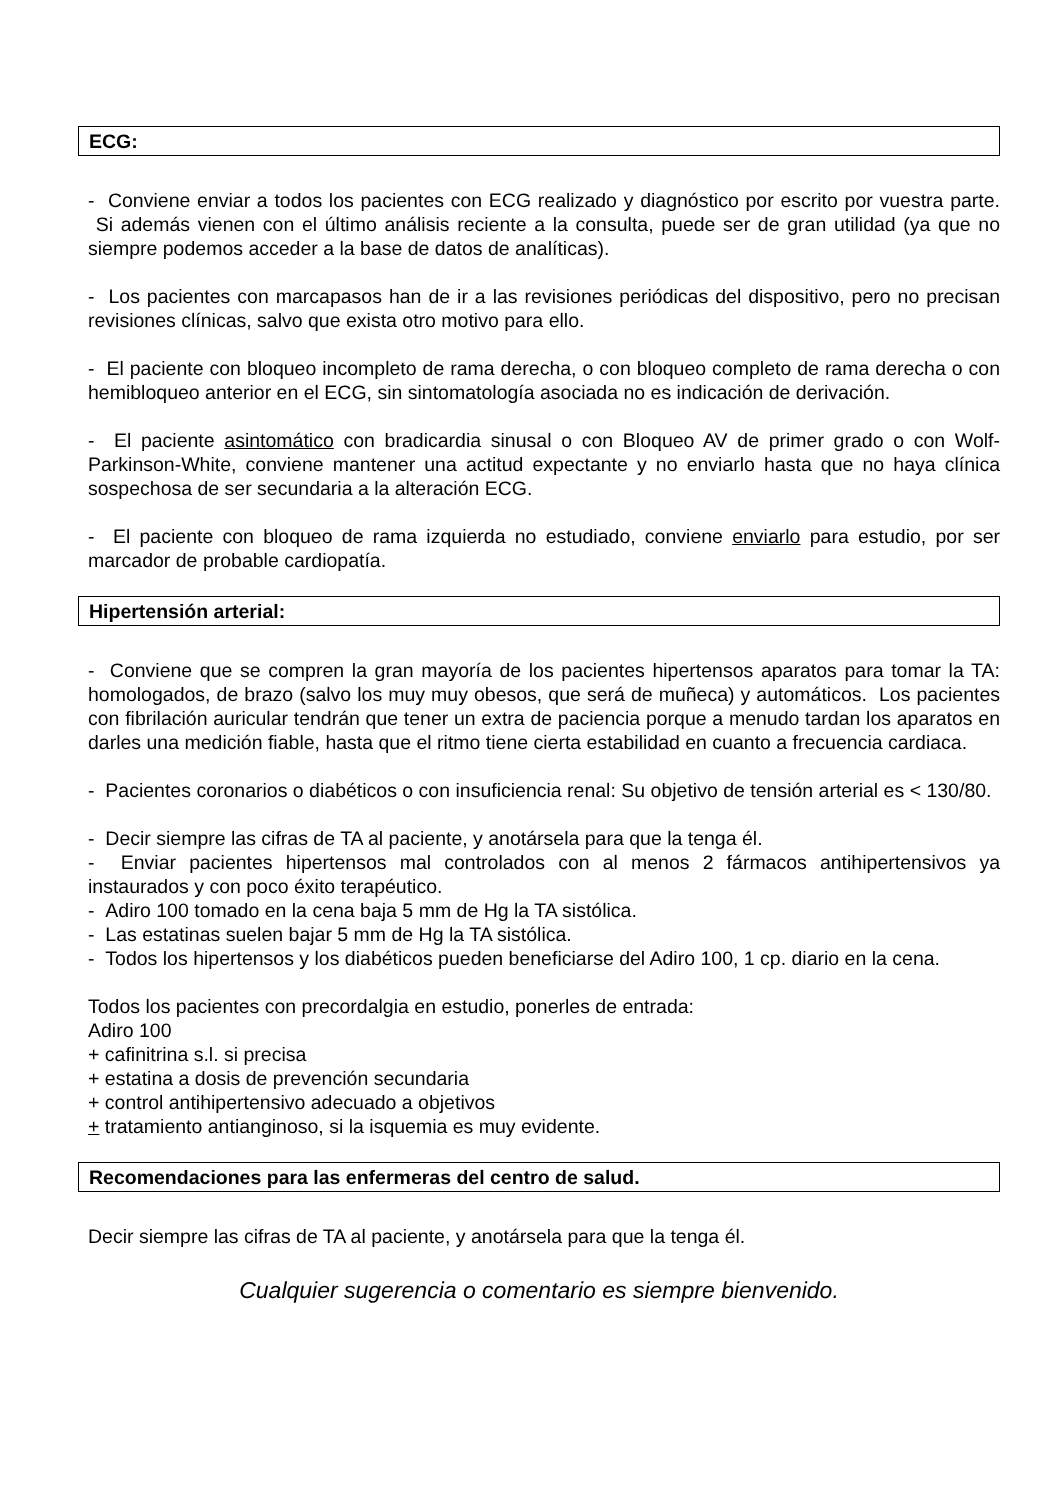ECG:
- Conviene enviar a todos los pacientes con ECG realizado y diagnóstico por escrito por vuestra parte. Si además vienen con el último análisis reciente a la consulta, puede ser de gran utilidad (ya que no siempre podemos acceder a la base de datos de analíticas).
- Los pacientes con marcapasos han de ir a las revisiones periódicas del dispositivo, pero no precisan revisiones clínicas, salvo que exista otro motivo para ello.
- El paciente con bloqueo incompleto de rama derecha, o con bloqueo completo de rama derecha o con hemibloqueo anterior en el ECG, sin sintomatología asociada no es indicación de derivación.
- El paciente asintomático con bradicardia sinusal o con Bloqueo AV de primer grado o con Wolf-Parkinson-White, conviene mantener una actitud expectante y no enviarlo hasta que no haya clínica sospechosa de ser secundaria a la alteración ECG.
- El paciente con bloqueo de rama izquierda no estudiado, conviene enviarlo para estudio, por ser marcador de probable cardiopatía.
Hipertensión arterial:
- Conviene que se compren la gran mayoría de los pacientes hipertensos aparatos para tomar la TA: homologados, de brazo (salvo los muy muy obesos, que será de muñeca) y automáticos. Los pacientes con fibrilación auricular tendrán que tener un extra de paciencia porque a menudo tardan los aparatos en darles una medición fiable, hasta que el ritmo tiene cierta estabilidad en cuanto a frecuencia cardiaca.
- Pacientes coronarios o diabéticos o con insuficiencia renal: Su objetivo de tensión arterial es < 130/80.
- Decir siempre las cifras de TA al paciente, y anotársela para que la tenga él.
- Enviar pacientes hipertensos mal controlados con al menos 2 fármacos antihipertensivos ya instaurados y con poco éxito terapéutico.
- Adiro 100 tomado en la cena baja 5 mm de Hg la TA sistólica.
- Las estatinas suelen bajar 5 mm de Hg la TA sistólica.
- Todos los hipertensos y los diabéticos pueden beneficiarse del Adiro 100, 1 cp. diario en la cena.
Todos los pacientes con precordalgia en estudio, ponerles de entrada:
Adiro 100
+ cafinitrina s.l. si precisa
+ estatina a dosis de prevención secundaria
+ control antihipertensivo adecuado a objetivos
+ tratamiento antianginoso, si la isquemia es muy evidente.
Recomendaciones para las enfermeras del centro de salud.
Decir siempre las cifras de TA al paciente, y anotársela para que la tenga él.
Cualquier sugerencia o comentario es siempre bienvenido.